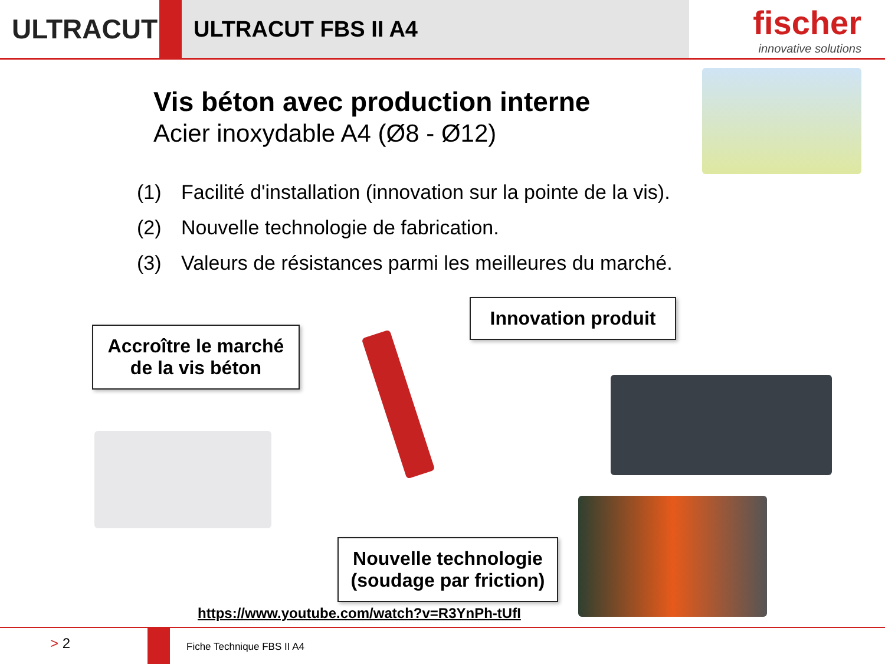ULTRACUT
ULTRACUT FBS II A4
fischer
innovative solutions
Vis béton avec production interne
Acier inoxydable A4 (Ø8 - Ø12)
(1) Facilité d'installation (innovation sur la pointe de la vis).
(2) Nouvelle technologie de fabrication.
(3) Valeurs de résistances parmi les meilleures du marché.
Accroître le marché
de la vis béton
Innovation produit
Nouvelle technologie
(soudage par friction)
https://www.youtube.com/watch?v=R3YnPh-tUfI
> 2
Fiche Technique FBS II A4